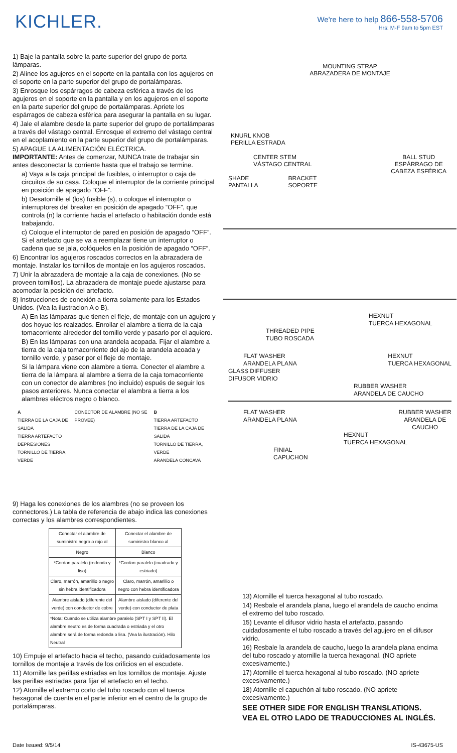KICHLER.
We're here to help 866-558-5706
Hrs: M-F 9am to 5pm EST
1) Baje la pantalla sobre la parte superior del grupo de porta lámparas.
2) Alinee los agujeros en el soporte en la pantalla con los agujeros en el soporte en la parte superior del grupo de portalámparas.
3) Enrosque los espárragos de cabeza esférica a través de los agujeros en el soporte en la pantalla y en los agujeros en el soporte en la parte superior del grupo de portalámparas. Apriete los espárragos de cabeza esférica para asegurar la pantalla en su lugar.
4) Jale el alambre desde la parte superior del grupo de portalámparas a través del vástago central. Enrosque el extremo del vástago central en el acoplamiento en la parte superior del grupo de portalámparas.
5) APAGUE LA ALIMENTACIÓN ELÉCTRICA.
IMPORTANTE: Antes de comenzar, NUNCA trate de trabajar sin antes desconectar la corriente hasta que el trabajo se termine.
a) Vaya a la caja principal de fusibles, o interruptor o caja de circuitos de su casa. Coloque el interruptor de la corriente principal en posición de apagado “OFF”.
b) Desatornille el (los) fusible (s), o coloque el interruptor o interruptores del breaker en posición de apagado “OFF”, que controla (n) la corriente hacia el artefacto o habitación donde está trabajando.
c) Coloque el interruptor de pared en posición de apagado “OFF”. Si el artefacto que se va a reemplazar tiene un interruptor o cadena que se jala, colóquelos en la posición de apagado “OFF”.
6) Encontrar los agujeros roscados correctos en la abrazadera de montaje. Instalar los tornillos de montaje en los agujeros roscados.
7) Unir la abrazadera de montaje a la caja de conexiones. (No se proveen tornillos). La abrazadera de montaje puede ajustarse para acomodar la posición del artefacto.
8) Instrucciones de conexión a tierra solamente para los Estados Unidos. (Vea la ilustracion A o B).
A) En las lámparas que tienen el fleje, de montaje con un agujero y dos hoyue los realzados. Enrollar el alambre a tierra de la caja tomacorriente alrededor del tornillo verde y pasarlo por el aquiero.
B) En las lámparas con una arandela acopada. Fijar el alambre a tierra de la caja tomacorriente del ajo de la arandela acoada y tornillo verde, y paser por el fleje de montaje.
Si la lámpara viene con alambre a tierra. Conecter el alambre a tierra de la lámpara al alambre a tierra de la caja tomacorriente con un conector de alambres (no incluido) espués de seguir los pasos anteriores. Nunca conectar el alambra a tierra a los alambres eléctros negro o blanco.
A
TIERRA DE LA CAJA DE SALIDA
TIERRA ARTEFACTO
DEPRESIONES
TORNILLO DE TIERRA, VERDE
CONECTOR DE ALAMBRE (NO SE PROVEE)
B
TIERRA ARTEFACTO
TIERRA DE LA CAJA DE SALIDA
TORNILLO DE TIERRA, VERDE
ARANDELA CONCAVA
9) Haga les conexiones de los alambres (no se proveen los connectores.) La tabla de referencia de abajo indica las conexiones correctas y los alambres correspondientes.
| Conectar el alambre de suministro negro o rojo al | Conectar el alambre de suministro blanco al |
| Negro | Blanco |
| *Cordon paralelo (redondo y liso) | *Cordon paralelo (cuadrado y estriado) |
| Claro, marrón, amarillio o negro sin hebra identificadora | Claro, marrón, amarillio o negro con hebra identificadora |
| Alambre aislado (diferente del verde) con conductor de cobre | Alambre aislado (diferente del verde) con conductor de plata |
| *Nota: Cuando se utiliza alambre paralelo (SPT I y SPT II). El alambre neutro es de forma cuadrada o estriada y el otro alambre será de forma redonda o lisa. (Vea la ilustración). Hilo Neutral | |
10) Empuje el artefacto hacia el techo, pasando cuidadosamente los tornillos de montaje a través de los orificios en el escudete.
11) Atornille las perillas estriadas en los tornillos de montaje. Ajuste las perillas estriadas para fijar el artefacto en el techo.
12) Atornille el extremo corto del tubo roscado con el tuerca hexagonal de cuenta en el parte inferior en el centro de la grupo de portalámparas.
MOUNTING STRAP
ABRAZADERA DE MONTAJE
KNURL KNOB
PERILLA ESTRADA
CENTER STEM
VÁSTAGO CENTRAL BALL STUD
ESPÁRRAGO DE
CABEZA ESFÉRICA
SHADE
PANTALLA BRACKET
SOPORTE
HEXNUT
TUERCA HEXAGONAL
THREADED PIPE
TUBO ROSCADA
FLAT WASHER
ARANDELA PLANA HEXNUT
TUERCA HEXAGONAL
GLASS DIFFUSER
DIFUSOR VIDRIO
RUBBER WASHER
ARANDELA DE CAUCHO
FLAT WASHER
ARANDELA PLANA RUBBER WASHER
ARANDELA DE
CAUCHO
HEXNUT
TUERCA HEXAGONAL
FINIAL
CAPUCHON
13) Atornille el tuerca hexagonal al tubo roscado.
14) Resbale el arandela plana, luego el arandela de caucho encima el extremo del tubo roscado.
15) Levante el difusor vidrio hasta el artefacto, pasando cuidadosamente el tubo roscado a través del agujero en el difusor vidrio.
16) Resbale la arandela de caucho, luego la arandela plana encima del tubo roscado y atornille la tuerca hexagonal. (NO apriete excesivamente.)
17) Atornille el tuerca hexagonal al tubo roscado. (NO apriete excesivamente.)
18) Atornille el capuchón al tubo roscado. (NO apriete excesivamente.)
SEE OTHER SIDE FOR ENGLISH TRANSLATIONS.
VEA EL OTRO LADO DE TRADUCCIONES AL INGLÉS.
Date Issued: 9/5/14 IS-43675-US